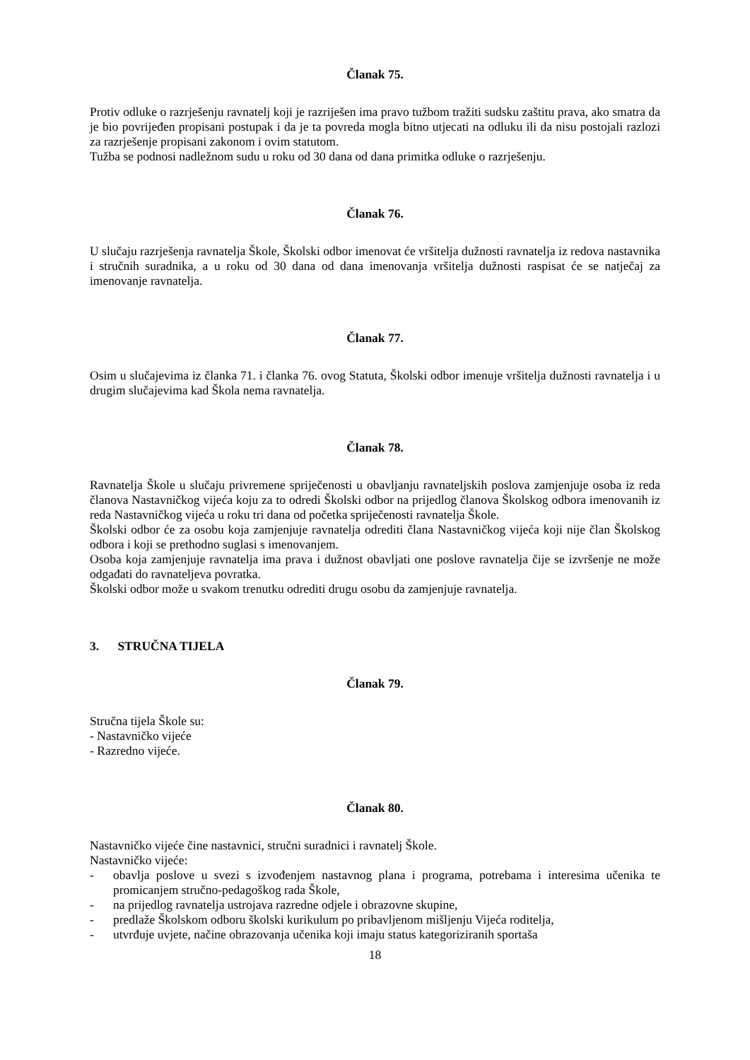Članak 75.
Protiv odluke o razrješenju ravnatelj koji je razriješen ima pravo tužbom tražiti sudsku zaštitu prava, ako smatra da je bio povrijeđen propisani postupak i da je ta povreda mogla bitno utjecati na odluku ili da nisu postojali razlozi za razrješenje propisani zakonom i ovim statutom.
Tužba se podnosi nadležnom sudu u roku od 30 dana od dana primitka odluke o razrješenju.
Članak 76.
U slučaju razrješenja ravnatelja Škole, Školski odbor imenovat će vršitelja dužnosti ravnatelja iz redova nastavnika i stručnih suradnika, a u roku od 30 dana od dana imenovanja vršitelja dužnosti raspisat će se natječaj za imenovanje ravnatelja.
Članak 77.
Osim u slučajevima iz članka 71. i članka 76. ovog Statuta, Školski odbor imenuje vršitelja dužnosti ravnatelja i u drugim slučajevima kad Škola nema ravnatelja.
Članak 78.
Ravnatelja Škole u slučaju privremene spriječenosti u obavljanju ravnateljskih poslova zamjenjuje osoba iz reda članova Nastavničkog vijeća koju za to odredi Školski odbor na prijedlog članova Školskog odbora imenovanih iz reda Nastavničkog vijeća u roku tri dana od početka spriječenosti ravnatelja Škole.
Školski odbor će za osobu koja zamjenjuje ravnatelja odrediti člana Nastavničkog vijeća koji nije član Školskog odbora i koji se prethodno suglasi s imenovanjem.
Osoba koja zamjenjuje ravnatelja ima prava i dužnost obavljati one poslove ravnatelja čije se izvršenje ne može odgađati do ravnateljeva povratka.
Školski odbor može u svakom trenutku odrediti drugu osobu da zamjenjuje ravnatelja.
3. STRUČNA TIJELA
Članak 79.
Stručna tijela Škole su:
- Nastavničko vijeće
- Razredno vijeće.
Članak 80.
Nastavničko vijeće čine nastavnici, stručni suradnici i ravnatelj Škole.
Nastavničko vijeće:
- obavlja poslove u svezi s izvođenjem nastavnog plana i programa, potrebama i interesima učenika te promicanjem stručno-pedagoškog rada Škole,
- na prijedlog ravnatelja ustrojava razredne odjele i obrazovne skupine,
- predlaže Školskom odboru školski kurikulum po pribavljenom mišljenju Vijeća roditelja,
- utvrđuje uvjete, načine obrazovanja učenika koji imaju status kategoriziranih sportaša
18